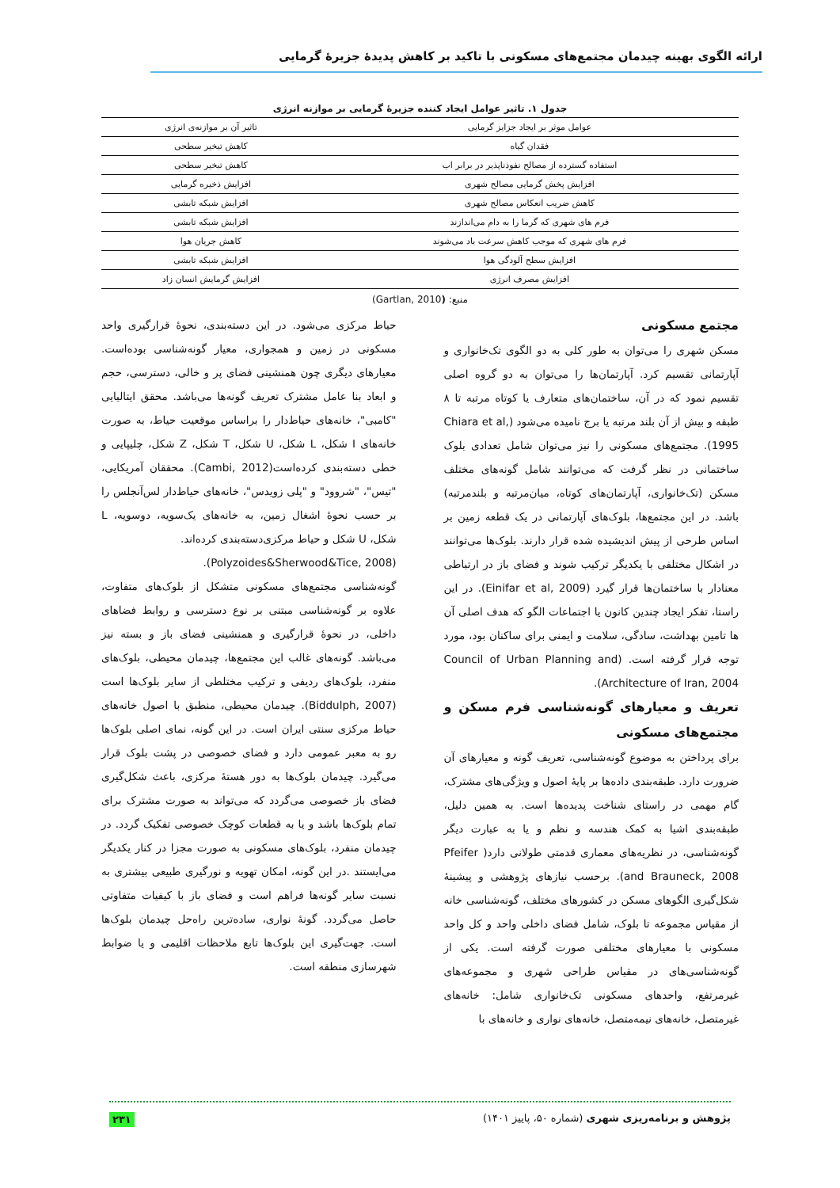ارائه الگوی بهینه چیدمان مجتمع‌های مسکونی با تاکید بر کاهش پدیدۀ جزیرۀ گرمایی
جدول ۱. تاثیر عوامل ایجاد کننده جزیرۀ گرمایی بر موازنه انرژی
| عوامل موثر بر ایجاد جزایز گرمایی | تاثیر آن بر موازنه‌ی انرژی |
| --- | --- |
| فقدان گیاه | کاهش تبخیر سطحی |
| استفاده گسترده از مصالح نفوذناپذیر در برابر اب | کاهش تبخیر سطحی |
| افزایش پخش گرمایی مصالح شهری | افزایش ذخیره گرمایی |
| کاهش ضریب انعکاس مصالح شهری | افزایش شبکه تابشی |
| فرم های شهری که گرما را به دام می‌اندازند | افزایش شبکه تابشی |
| فرم های شهری که موجب کاهش سرعت باد می‌شوند | کاهش جریان هوا |
| افزایش سطح آلودگی هوا | افزایش شبکه تابشی |
| افزایش مصرف انرژی | افزایش گرمایش انسان زاد |
منبع: (Gartlan, 2010)
مجتمع مسکونی
مسکن شهری را می‌توان به طور کلی به دو الگوی تک‌خانواری و آپارتمانی تقسیم کرد. آپارتمان‌ها را می‌توان به دو گروه اصلی تقسیم نمود که در آن، ساختمان‌های متعارف یا کوتاه مرتبه تا ۸ طبقه و بیش از آن بلند مرتبه یا برج نامیده می‌شود (Chiara et al, 1995). مجتمع‌های مسکونی را نیز می‌توان شامل تعدادی بلوک ساختمانی در نظر گرفت که می‌توانند شامل گونه‌های مختلف مسکن (تک‌خانواری، آپارتمان‌های کوتاه، میان‌مرتبه و بلندمرتبه) باشد. در این مجتمع‌ها، بلوک‌های آپارتمانی در یک قطعه زمین بر اساس طرحی از پیش اندیشیده شده قرار دارند. بلوک‌ها می‌توانند در اشکال مختلفی با یکدیگر ترکیب شوند و فضای باز در ارتباطی معنادار با ساختمان‌ها قرار گیرد (Einifar et al, 2009). در این راستا، تفکر ایجاد چندین کانون یا اجتماعات الگو که هدف اصلی آن ها تامین بهداشت، سادگی، سلامت و ایمنی برای ساکنان بود، مورد توجه قرار گرفته است. (Council of Urban Planning and Architecture of Iran, 2004).
تعریف و معیارهای گونه‌شناسی فرم مسکن و مجتمع‌های مسکونی
برای پرداختن به موضوع گونه‌شناسی، تعریف گونه و معیارهای آن ضرورت دارد. طبقه‌بندی داده‌ها بر پایۀ اصول و ویژگی‌های مشترک، گام مهمی در راستای شناخت پدیده‌ها است. به همین دلیل، طبقه‌بندی اشیا به کمک هندسه و نظم و یا به عبارت دیگر گونه‌شناسی، در نظریه‌های معماری قدمتی طولانی دارد( Pfeifer and Brauneck, 2008). برحسب نیازهای پژوهشی و پیشینۀ شکل‌گیری الگوهای مسکن در کشورهای مختلف، گونه‌شناسی خانه از مقیاس مجموعه تا بلوک، شامل فضای داخلی واحد و کل واحد مسکونی با معیارهای مختلفی صورت گرفته است. یکی از گونه‌شناسی‌های در مقیاس طراحی شهری و مجموعه‌های غیرمرتفع، واحدهای مسکونی تک‌خانواری شامل: خانه‌های غیرمتصل، خانه‌های نیمه‌متصل، خانه‌های نواری و خانه‌های با
حیاط مرکزی می‌شود. در این دسته‌بندی، نحوۀ قرارگیری واحد مسکونی در زمین و همجواری، معیار گونه‌شناسی بوده‌است. معیارهای دیگری چون همنشینی فضای پر و خالی، دسترسی، حجم و ابعاد بنا عامل مشترک تعریف گونه‌ها می‌باشد. محقق ایتالیایی "کامبی"، خانه‌های حیاط‌دار را براساس موقعیت حیاط، به صورت خانه‌های I شکل، L شکل، U شکل، T شکل، Z شکل، چلیپایی و خطی دسته‌بندی کرده‌است(Cambi, 2012). محققان آمریکایی، "تیس"، "شروود" و "پلی زویدس"، خانه‌های حیاط‌دار لس‌آنجلس را بر حسب نحوۀ اشغال زمین، به خانه‌های یک‌سویه، دوسویه، L شکل، U شکل و حیاط مرکزی‌دسته‌بندی کرده‌اند.
(Polyzoides&Sherwood&Tice, 2008).
گونه‌شناسی مجتمع‌های مسکونی متشکل از بلوک‌های متفاوت، علاوه بر گونه‌شناسی مبتنی بر نوع دسترسی و روابط فضاهای داخلی، در نحوۀ قرارگیری و همنشینی فضای باز و بسته نیز می‌باشد. گونه‌های غالب این مجتمع‌ها، چیدمان محیطی، بلوک‌های منفرد، بلوک‌های ردیفی و ترکیب مختلطی از سایر بلوک‌ها است (Biddulph, 2007). چیدمان محیطی، منطبق با اصول خانه‌های حیاط مرکزی سنتی ایران است. در این گونه، نمای اصلی بلوک‌ها رو به معبر عمومی دارد و فضای خصوصی در پشت بلوک قرار می‌گیرد. چیدمان بلوک‌ها به دور هستۀ مرکزی، باعث شکل‌گیری فضای باز خصوصی می‌گردد که می‌تواند به صورت مشترک برای تمام بلوک‌ها باشد و یا به قطعات کوچک خصوصی تفکیک گردد. در چیدمان منفرد، بلوک‌های مسکونی به صورت مجزا در کنار یکدیگر می‌ایستند .در این گونه، امکان تهویه و نورگیری طبیعی بیشتری به نسبت سایر گونه‌ها فراهم است و فضای باز با کیفیات متفاوتی حاصل می‌گردد. گونۀ نواری، ساده‌ترین راه‌حل چیدمان بلوک‌ها است. جهت‌گیری این بلوک‌ها تابع ملاحظات اقلیمی و یا ضوابط شهرسازی منطقه است.
پژوهش و برنامه‌ریزی شهری (شماره ۵۰، پاییز ۱۴۰۱) ۲۳۱